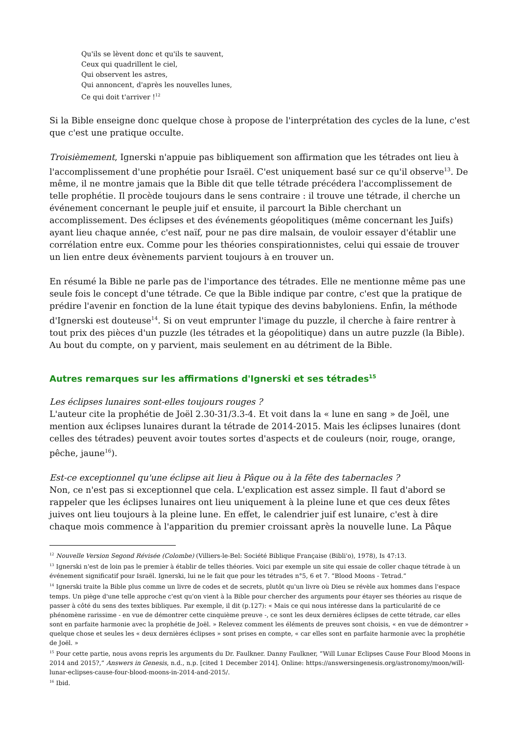Qu'ils se lèvent donc et qu'ils te sauvent,
Ceux qui quadrillent le ciel,
Qui observent les astres,
Qui annoncent, d'après les nouvelles lunes,
Ce qui doit t'arriver !<sup>12</sup>
Si la Bible enseigne donc quelque chose à propose de l'interprétation des cycles de la lune, c'est que c'est une pratique occulte.
Troisièmement, Ignerski n'appuie pas bibliquement son affirmation que les tétrades ont lieu à l'accomplissement d'une prophétie pour Israël. C'est uniquement basé sur ce qu'il observe<sup>13</sup>. De même, il ne montre jamais que la Bible dit que telle tétrade précédera l'accomplissement de telle prophétie. Il procède toujours dans le sens contraire : il trouve une tétrade, il cherche un événement concernant le peuple juif et ensuite, il parcourt la Bible cherchant un accomplissement. Des éclipses et des événements géopolitiques (même concernant les Juifs) ayant lieu chaque année, c'est naïf, pour ne pas dire malsain, de vouloir essayer d'établir une corrélation entre eux. Comme pour les théories conspirationnistes, celui qui essaie de trouver un lien entre deux évènements parvient toujours à en trouver un.
En résumé la Bible ne parle pas de l'importance des tétrades. Elle ne mentionne même pas une seule fois le concept d'une tétrade. Ce que la Bible indique par contre, c'est que la pratique de prédire l'avenir en fonction de la lune était typique des devins babyloniens. Enfin, la méthode d'Ignerski est douteuse<sup>14</sup>. Si on veut emprunter l'image du puzzle, il cherche à faire rentrer à tout prix des pièces d'un puzzle (les tétrades et la géopolitique) dans un autre puzzle (la Bible). Au bout du compte, on y parvient, mais seulement en au détriment de la Bible.
Autres remarques sur les affirmations d'Ignerski et ses tétrades<sup>15</sup>
Les éclipses lunaires sont-elles toujours rouges ?
L'auteur cite la prophétie de Joël 2.30-31/3.3-4. Et voit dans la « lune en sang » de Joël, une mention aux éclipses lunaires durant la tétrade de 2014-2015. Mais les éclipses lunaires (dont celles des tétrades) peuvent avoir toutes sortes d'aspects et de couleurs (noir, rouge, orange, pêche, jaune<sup>16</sup>).
Est-ce exceptionnel qu'une éclipse ait lieu à Pâque ou à la fête des tabernacles ?
Non, ce n'est pas si exceptionnel que cela. L'explication est assez simple. Il faut d'abord se rappeler que les éclipses lunaires ont lieu uniquement à la pleine lune et que ces deux fêtes juives ont lieu toujours à la pleine lune. En effet, le calendrier juif est lunaire, c'est à dire chaque mois commence à l'apparition du premier croissant après la nouvelle lune. La Pâque
<sup>12</sup> Nouvelle Version Segond Révisée (Colombe) (Villiers-le-Bel: Société Biblique Française (Bibli'o), 1978), Is 47:13.
<sup>13</sup> Ignerski n'est de loin pas le premier à établir de telles théories. Voici par exemple un site qui essaie de coller chaque tétrade à un événement significatif pour Israël. Ignerski, lui ne le fait que pour les tétrades n°5, 6 et 7. “Blood Moons - Tetrad.”
<sup>14</sup> Ignerski traite la Bible plus comme un livre de codes et de secrets, plutôt qu'un livre où Dieu se révèle aux hommes dans l'espace temps. Un piège d'une telle approche c'est qu'on vient à la Bible pour chercher des arguments pour étayer ses théories au risque de passer à côté du sens des textes bibliques. Par exemple, il dit (p.127): « Mais ce qui nous intéresse dans la particularité de ce phénomène rarissime - en vue de démontrer cette cinquième preuve -, ce sont les deux dernières éclipses de cette tétrade, car elles sont en parfaite harmonie avec la prophétie de Joël. » Relevez comment les éléments de preuves sont choisis, « en vue de démontrer » quelque chose et seules les « deux dernières éclipses » sont prises en compte, « car elles sont en parfaite harmonie avec la prophétie de Joël. »
<sup>15</sup> Pour cette partie, nous avons repris les arguments du Dr. Faulkner. Danny Faulkner, “Will Lunar Eclipses Cause Four Blood Moons in 2014 and 2015?,” Answers in Genesis, n.d., n.p. [cited 1 December 2014]. Online: https://answersingenesis.org/astronomy/moon/will-lunar-eclipses-cause-four-blood-moons-in-2014-and-2015/.
<sup>16</sup> Ibid.